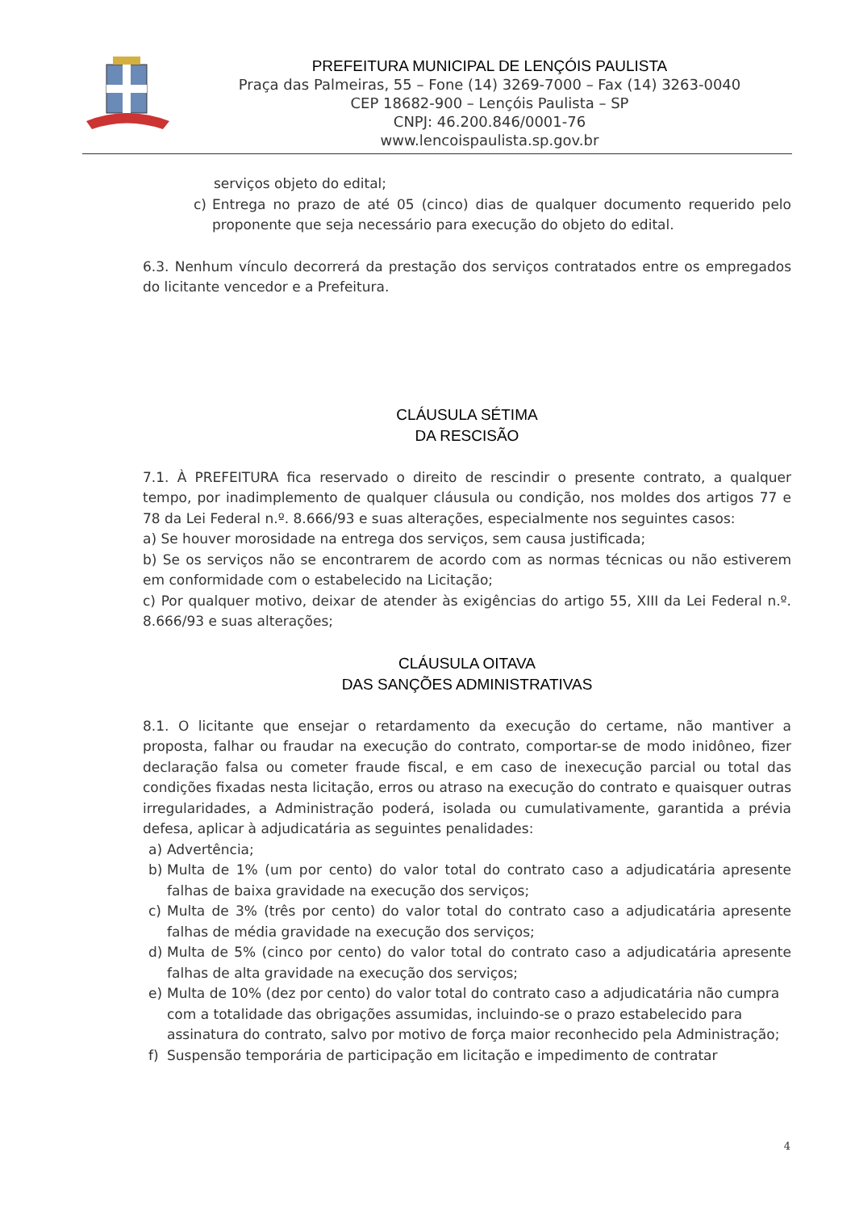PREFEITURA MUNICIPAL DE LENÇÓIS PAULISTA
Praça das Palmeiras, 55 – Fone (14) 3269-7000 – Fax (14) 3263-0040
CEP 18682-900 – Lençóis Paulista – SP
CNPJ: 46.200.846/0001-76
www.lencoispaulista.sp.gov.br
serviços objeto do edital;
c) Entrega no prazo de até 05 (cinco) dias de qualquer documento requerido pelo proponente que seja necessário para execução do objeto do edital.
6.3. Nenhum vínculo decorrerá da prestação dos serviços contratados entre os empregados do licitante vencedor e a Prefeitura.
CLÁUSULA SÉTIMA
DA RESCISÃO
7.1. À PREFEITURA fica reservado o direito de rescindir o presente contrato, a qualquer tempo, por inadimplemento de qualquer cláusula ou condição, nos moldes dos artigos 77 e 78 da Lei Federal n.º. 8.666/93 e suas alterações, especialmente nos seguintes casos:
a) Se houver morosidade na entrega dos serviços, sem causa justificada;
b) Se os serviços não se encontrarem de acordo com as normas técnicas ou não estiverem em conformidade com o estabelecido na Licitação;
c) Por qualquer motivo, deixar de atender às exigências do artigo 55, XIII da Lei Federal n.º. 8.666/93 e suas alterações;
CLÁUSULA OITAVA
DAS SANÇÕES ADMINISTRATIVAS
8.1. O licitante que ensejar o retardamento da execução do certame, não mantiver a proposta, falhar ou fraudar na execução do contrato, comportar-se de modo inidôneo, fizer declaração falsa ou cometer fraude fiscal, e em caso de inexecução parcial ou total das condições fixadas nesta licitação, erros ou atraso na execução do contrato e quaisquer outras irregularidades, a Administração poderá, isolada ou cumulativamente, garantida a prévia defesa, aplicar à adjudicatária as seguintes penalidades:
a) Advertência;
b) Multa de 1% (um por cento) do valor total do contrato caso a adjudicatária apresente falhas de baixa gravidade na execução dos serviços;
c) Multa de 3% (três por cento) do valor total do contrato caso a adjudicatária apresente falhas de média gravidade na execução dos serviços;
d) Multa de 5% (cinco por cento) do valor total do contrato caso a adjudicatária apresente falhas de alta gravidade na execução dos serviços;
e) Multa de 10% (dez por cento) do valor total do contrato caso a adjudicatária não cumpra com a totalidade das obrigações assumidas, incluindo-se o prazo estabelecido para assinatura do contrato, salvo por motivo de força maior reconhecido pela Administração;
f) Suspensão temporária de participação em licitação e impedimento de contratar
4